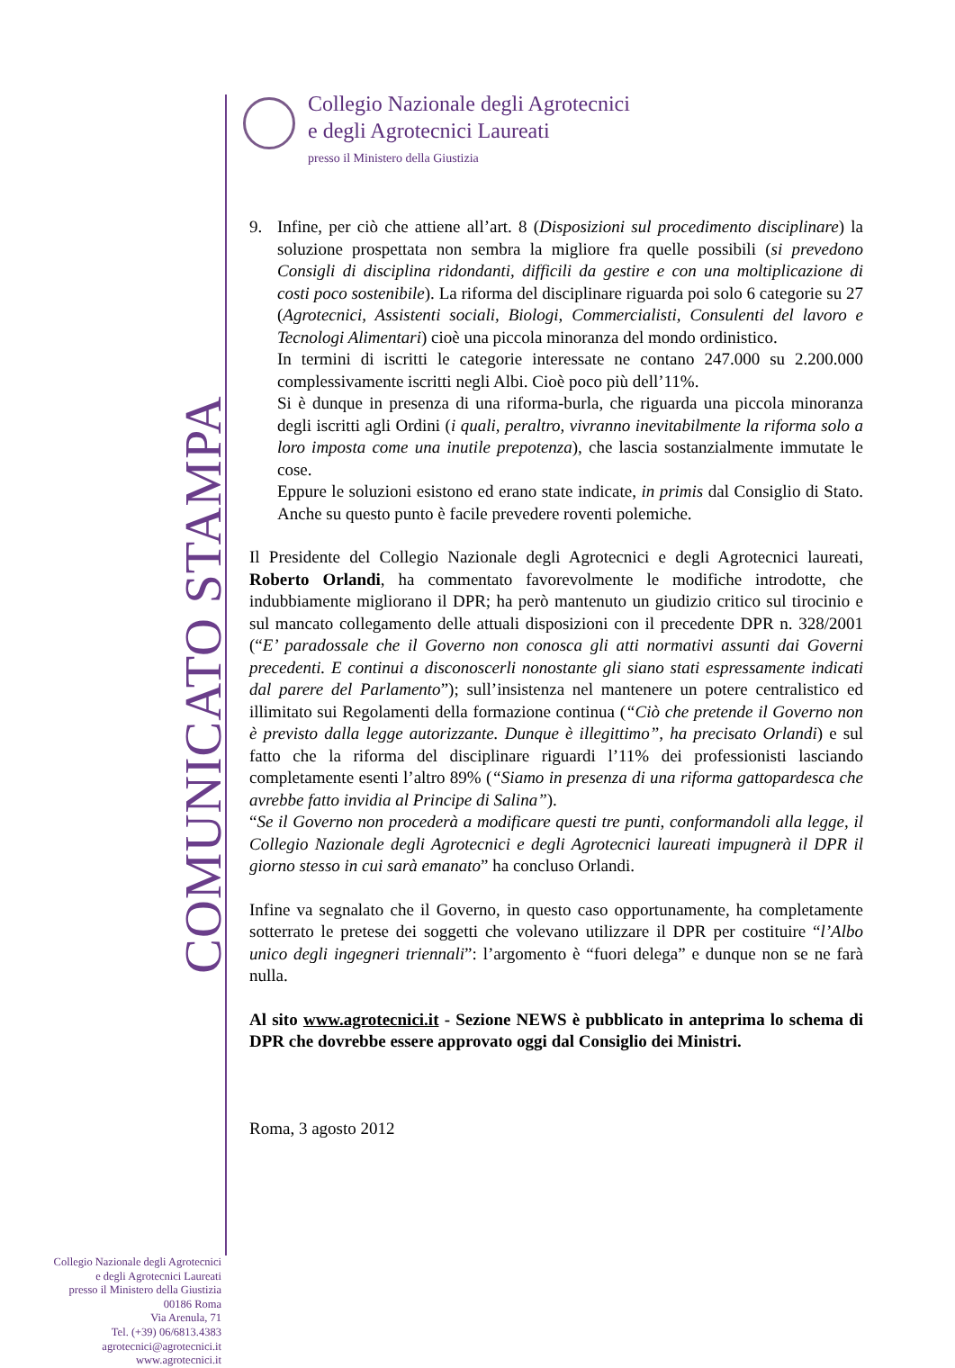Collegio Nazionale degli Agrotecnici
e degli Agrotecnici Laureati
presso il Ministero della Giustizia
COMUNICATO STAMPA
9. Infine, per ciò che attiene all’art. 8 (Disposizioni sul procedimento disciplinare) la soluzione prospettata non sembra la migliore fra quelle possibili (si prevedono Consigli di disciplina ridondanti, difficili da gestire e con una moltiplicazione di costi poco sostenibile). La riforma del disciplinare riguarda poi solo 6 categorie su 27 (Agrotecnici, Assistenti sociali, Biologi, Commercialisti, Consulenti del lavoro e Tecnologi Alimentari) cioè una piccola minoranza del mondo ordinistico.
In termini di iscritti le categorie interessate ne contano 247.000 su 2.200.000 complessivamente iscritti negli Albi. Cioè poco più dell’11%.
Si è dunque in presenza di una riforma-burla, che riguarda una piccola minoranza degli iscritti agli Ordini (i quali, peraltro, vivranno inevitabilmente la riforma solo a loro imposta come una inutile prepotenza), che lascia sostanzialmente immutate le cose.
Eppure le soluzioni esistono ed erano state indicate, in primis dal Consiglio di Stato. Anche su questo punto è facile prevedere roventi polemiche.
Il Presidente del Collegio Nazionale degli Agrotecnici e degli Agrotecnici laureati, Roberto Orlandi, ha commentato favorevolmente le modifiche introdotte, che indubbiamente migliorano il DPR; ha però mantenuto un giudizio critico sul tirocinio e sul mancato collegamento delle attuali disposizioni con il precedente DPR n. 328/2001 (“E’ paradossale che il Governo non conosca gli atti normativi assunti dai Governi precedenti. E continui a disconoscerli nonostante gli siano stati espressamente indicati dal parere del Parlamento”); sull’insistenza nel mantenere un potere centralistico ed illimitato sui Regolamenti della formazione continua (“Ciò che pretende il Governo non è previsto dalla legge autorizzante. Dunque è illegittimo”, ha precisato Orlandi) e sul fatto che la riforma del disciplinare riguardi l’11% dei professionisti lasciando completamente esenti l’altro 89% (“Siamo in presenza di una riforma gattopardesca che avrebbe fatto invidia al Principe di Salina”).
“Se il Governo non procederà a modificare questi tre punti, conformandoli alla legge, il Collegio Nazionale degli Agrotecnici e degli Agrotecnici laureati impugnerà il DPR il giorno stesso in cui sarà emanato” ha concluso Orlandi.
Infine va segnalato che il Governo, in questo caso opportunamente, ha completamente sotterrato le pretese dei soggetti che volevano utilizzare il DPR per costituire “l’Albo unico degli ingegneri triennali”: l’argomento è “fuori delega” e dunque non se ne farà nulla.
Al sito www.agrotecnici.it - Sezione NEWS è pubblicato in anteprima lo schema di DPR che dovrebbe essere approvato oggi dal Consiglio dei Ministri.
Roma, 3 agosto 2012
Collegio Nazionale degli Agrotecnici
e degli Agrotecnici Laureati
presso il Ministero della Giustizia
00186 Roma
Via Arenula, 71
Tel. (+39) 06/6813.4383
agrotecnici@agrotecnici.it
www.agrotecnici.it